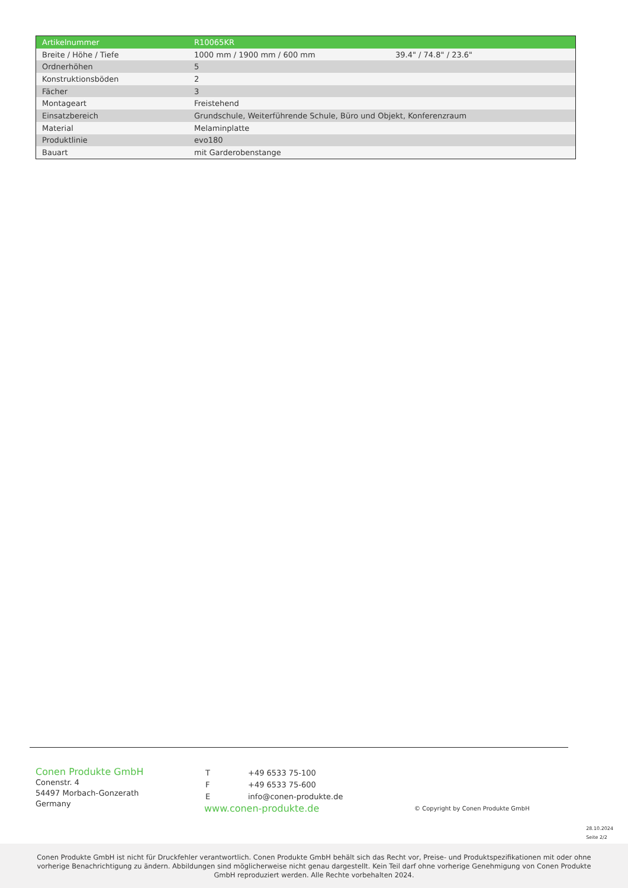| Artikelnummer | R10065KR | |
| Breite / Höhe / Tiefe | 1000 mm / 1900 mm / 600 mm | 39.4" / 74.8" / 23.6" |
| Ordnerhöhen | 5 | |
| Konstruktionsböden | 2 | |
| Fächer | 3 | |
| Montageart | Freistehend | |
| Einsatzbereich | Grundschule, Weiterführende Schule, Büro und Objekt, Konferenzraum | |
| Material | Melaminplatte | |
| Produktlinie | evo180 | |
| Bauart | mit Garderobenstange | |
Conen Produkte GmbH
Conenstr. 4
54497 Morbach-Gonzerath
Germany
| T | +49 6533 75-100 |
| F | +49 6533 75-600 |
| E | info@conen-produkte.de |
www.conen-produkte.de
© Copyright by Conen Produkte GmbH
28.10.2024
Seite 2/2
Conen Produkte GmbH ist nicht für Druckfehler verantwortlich. Conen Produkte GmbH behält sich das Recht vor, Preise- und Produktspezifikationen mit oder ohne vorherige Benachrichtigung zu ändern. Abbildungen sind möglicherweise nicht genau dargestellt. Kein Teil darf ohne vorherige Genehmigung von Conen Produkte GmbH reproduziert werden. Alle Rechte vorbehalten 2024.